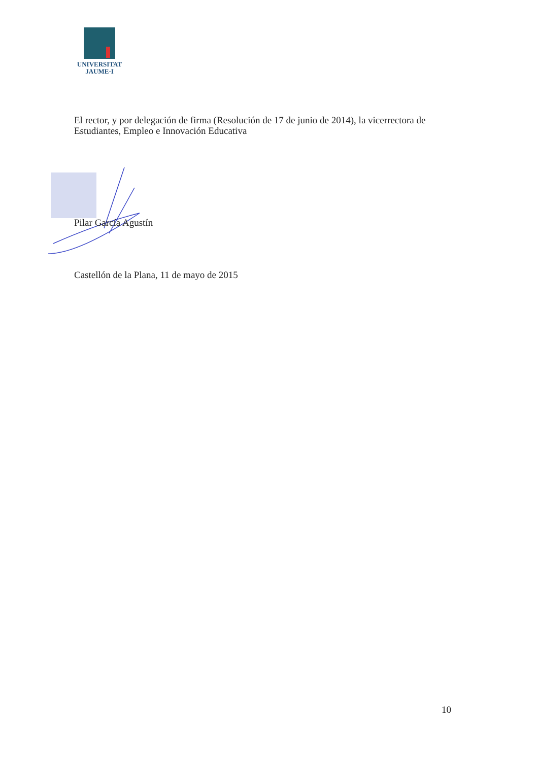UNIVERSITAT
JAUME·I
El rector, y por delegación de firma (Resolución de 17 de junio de 2014), la vicerrectora de Estudiantes, Empleo e Innovación Educativa
Pilar García Agustín
Castellón de la Plana, 11 de mayo de 2015
10